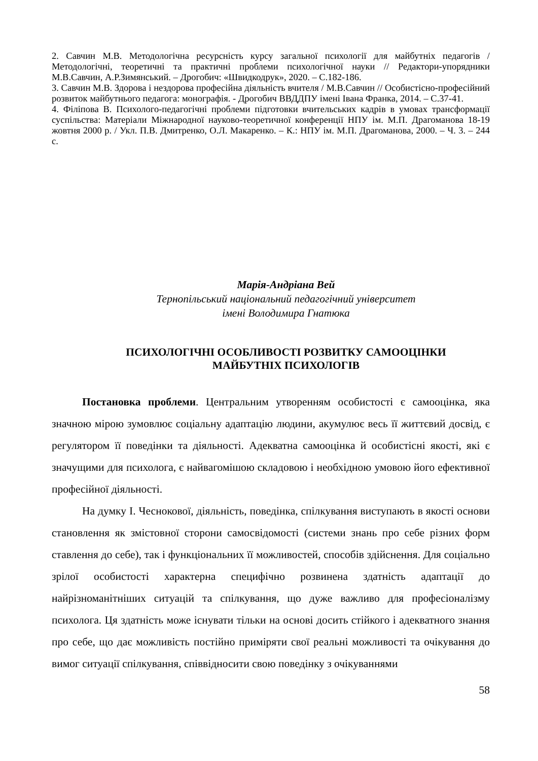2. Савчин М.В. Методологічна ресурсність курсу загальної психології для майбутніх педагогів / Методологічні, теоретичні та практичні проблеми психологічної науки // Редактори-упорядники М.В.Савчин, А.Р.Зимянський. – Дрогобич: «Швидкодрук», 2020. – С.182-186.
3. Савчин М.В. Здорова і нездорова професійна діяльність вчителя / М.В.Савчин // Особистісно-професійний розвиток майбутнього педагога: монографія. - Дрогобич ВВДДПУ імені Івана Франка, 2014. – С.37-41.
4. Філіпова В. Психолого-педагогічні проблеми підготовки вчительських кадрів в умовах трансформації суспільства: Матеріали Міжнародної науково-теоретичної конференції НПУ ім. М.П. Драгоманова 18-19 жовтня 2000 р. / Укл. П.В. Дмитренко, О.Л. Макаренко. – К.: НПУ ім. М.П. Драгоманова, 2000. – Ч. 3. – 244 с.
Марія-Андріана Вей
Тернопільський національний педагогічний університет
імені Володимира Гнатюка
ПСИХОЛОГІЧНІ ОСОБЛИВОСТІ РОЗВИТКУ САМООЦІНКИ
МАЙБУТНІХ ПСИХОЛОГІВ
Постановка проблеми. Центральним утворенням особистості є самооцінка, яка значною мірою зумовлює соціальну адаптацію людини, акумулює весь її життєвий досвід, є регулятором її поведінки та діяльності. Адекватна самооцінка й особистісні якості, які є значущими для психолога, є найвагомішою складовою і необхідною умовою його ефективної професійної діяльності.
На думку І. Чеснокової, діяльність, поведінка, спілкування виступають в якості основи становлення як змістовної сторони самосвідомості (системи знань про себе різних форм ставлення до себе), так і функціональних її можливостей, способів здійснення. Для соціально зрілої особистості характерна специфічно розвинена здатність адаптації до найрізноманітніших ситуацій та спілкування, що дуже важливо для професіоналізму психолога. Ця здатність може існувати тільки на основі досить стійкого і адекватного знання про себе, що дає можливість постійно приміряти свої реальні можливості та очікування до вимог ситуації спілкування, співвідносити свою поведінку з очікуваннями
58